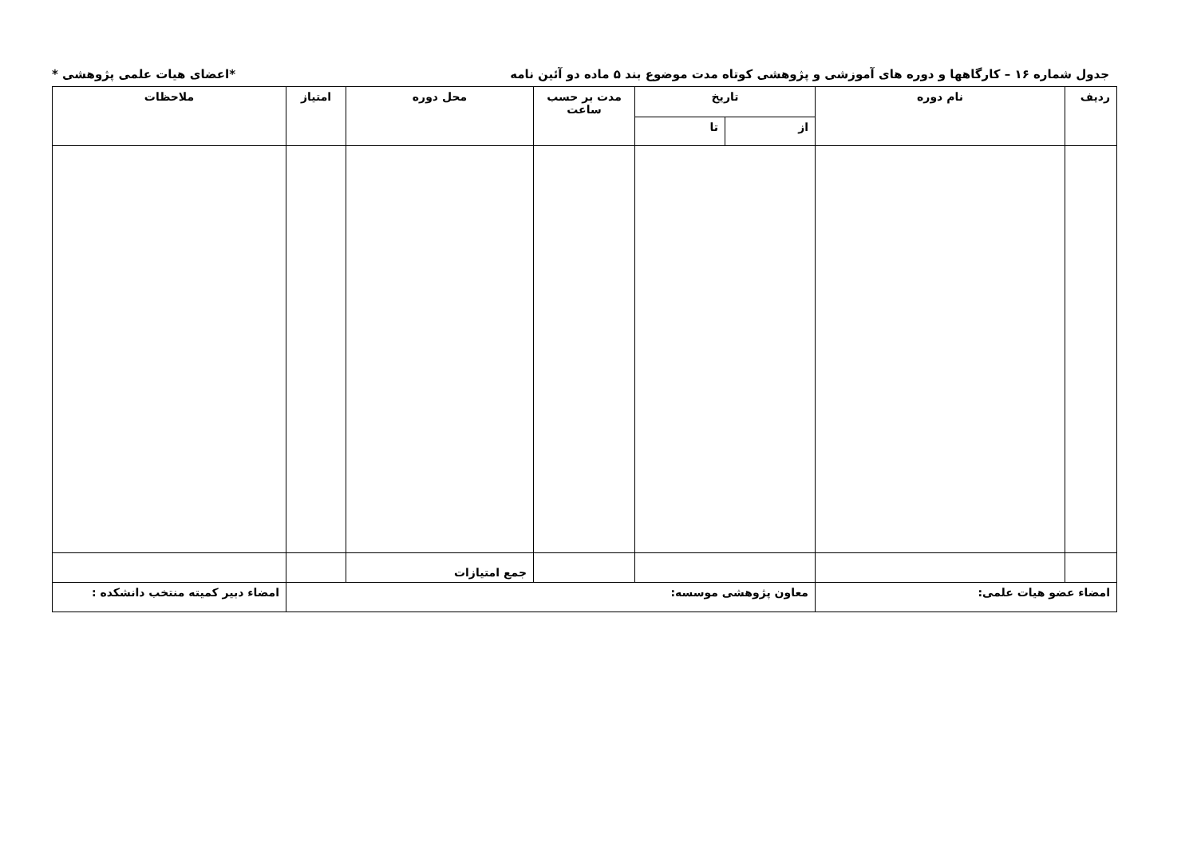جدول شماره ۱۶ – کارگاهها و دوره های آموزشی و پژوهشی کوتاه مدت موضوع بند ۵ ماده دو آئین نامه *اعضای هیات علمی پژوهشی *
| ردیف | نام دوره | تاریخ | | مدت بر حسب ساعت | محل دوره | امتیاز | ملاحظات |
| --- | --- | --- | --- | --- | --- | --- | --- |
| | | از | تا | | | | |
| | | | | | جمع امتیازات | | |
| امضاء عضو هیات علمی: | | معاون پژوهشی موسسه: | | | | | امضاء دبیر کمیته منتخب دانشکده : |